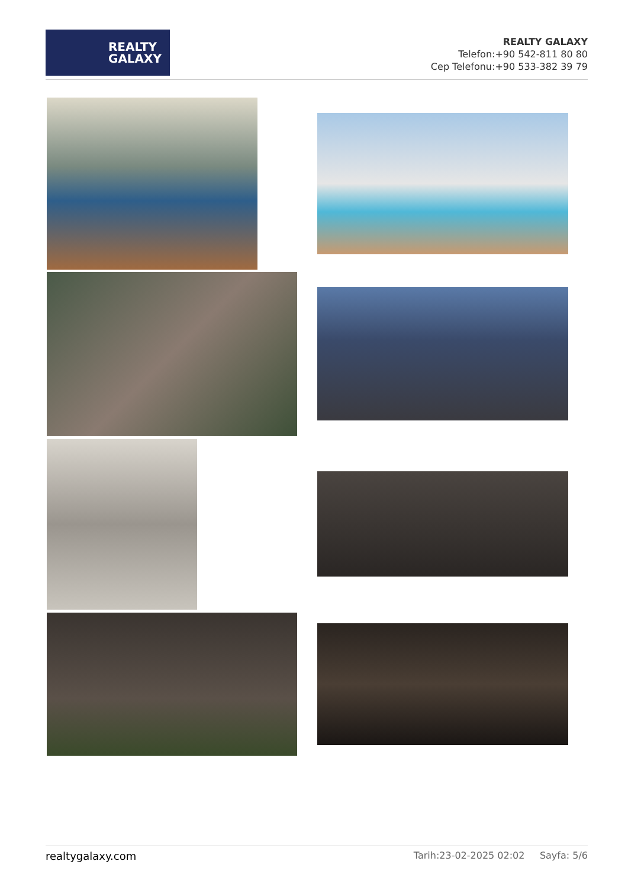REALTY
GALAXY
REALTY GALAXY
Telefon:+90 542-811 80 80
Cep Telefonu:+90 533-382 39 79
realtygalaxy.com Tarih:23-02-2025 02:02 Sayfa: 5/6